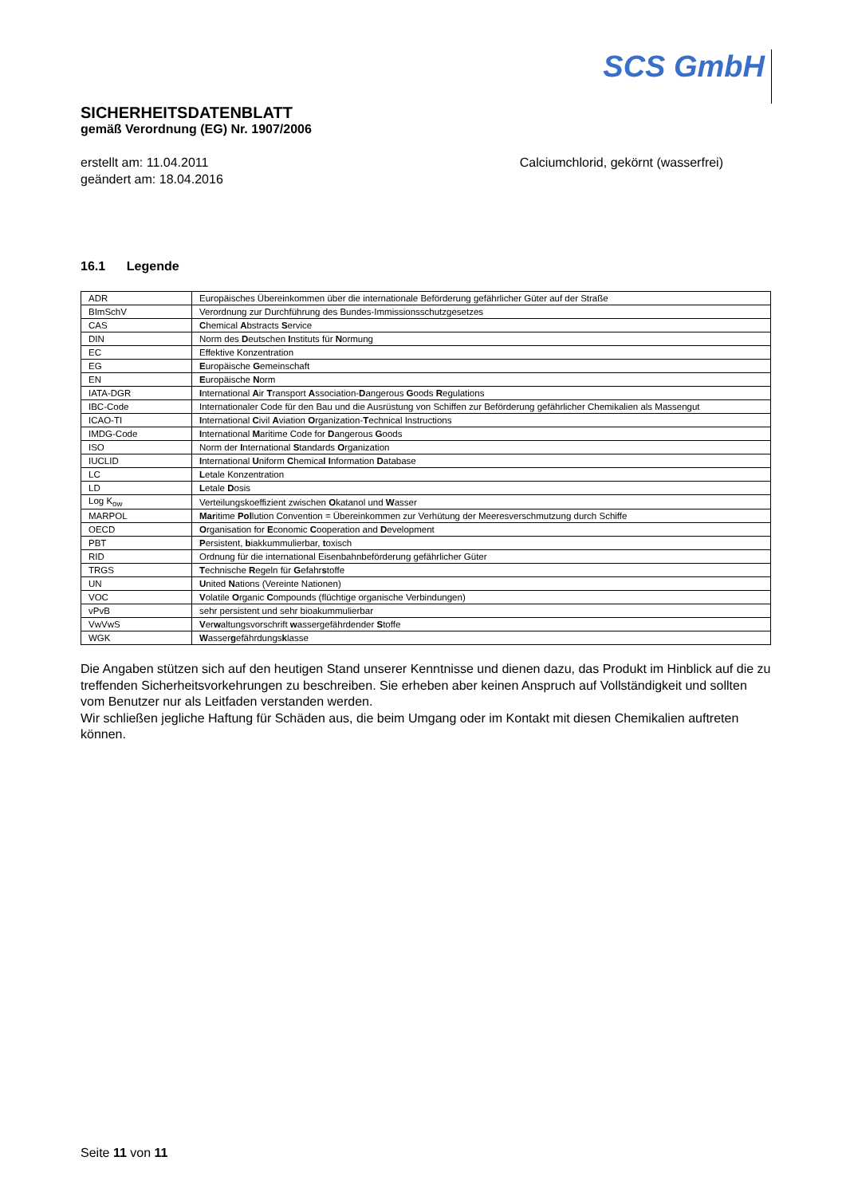SCS GmbH
SICHERHEITSDATENBLATT
gemäß Verordnung (EG) Nr. 1907/2006
erstellt am: 11.04.2011
geändert am: 18.04.2016
Calciumchlorid, gekörnt (wasserfrei)
16.1 Legende
| ADR | Europäisches Übereinkommen über die internationale Beförderung gefährlicher Güter auf der Straße |
| BImSchV | Verordnung zur Durchführung des Bundes-Immissionsschutzgesetzes |
| CAS | C hemical A bstracts S ervice |
| DIN | Norm des D eutschen I nstituts für N ormung |
| EC | Effektive Konzentration |
| EG | E uropäische G emeinschaft |
| EN | E uropäische N orm |
| IATA-DGR | I nternational A ir T ransport A ssociation- D angerous G oods R egulations |
| IBC-Code | Internationaler Code für den Bau und die Ausrüstung von Schiffen zur Beförderung gefährlicher Chemikalien als Massengut |
| ICAO-TI | I nternational C ivil A viation O rganization- T echnical Instructions |
| IMDG-Code | I nternational M aritime Code for D angerous G oods |
| ISO | Norm der I nternational S tandards O rganization |
| IUCLID | I nternational U niform C hemica l I nformation D atabase |
| LC | L etale Konzentration |
| LD | L etale D osis |
| Log K<sub>ow</sub> | Verteilungskoeffizient zwischen O katanol und W asser |
| MARPOL | Mar itime Pol lution Convention = Übereinkommen zur Verhütung der Meeresverschmutzung durch Schiffe |
| OECD | O rganisation for E conomic C ooperation and D evelopment |
| PBT | P ersistent, b iakkummulierbar, t oxisch |
| RID | Ordnung für die international Eisenbahnbeförderung gefährlicher Güter |
| TRGS | T echnische R egeln für G efahr s toffe |
| UN | U nited N ations (Vereinte Nationen) |
| VOC | V olatile O rganic C ompounds (flüchtige organische Verbindungen) |
| vPvB | sehr persistent und sehr bioakummulierbar |
| VwVwS | V er w altungsvorschrift w assergefährdender S toffe |
| WGK | W asser g efährdungs k lasse |
Die Angaben stützen sich auf den heutigen Stand unserer Kenntnisse und dienen dazu, das Produkt im Hinblick auf die zu treffenden Sicherheitsvorkehrungen zu beschreiben. Sie erheben aber keinen Anspruch auf Vollständigkeit und sollten vom Benutzer nur als Leitfaden verstanden werden.
Wir schließen jegliche Haftung für Schäden aus, die beim Umgang oder im Kontakt mit diesen Chemikalien auftreten können.
Seite 11 von 11